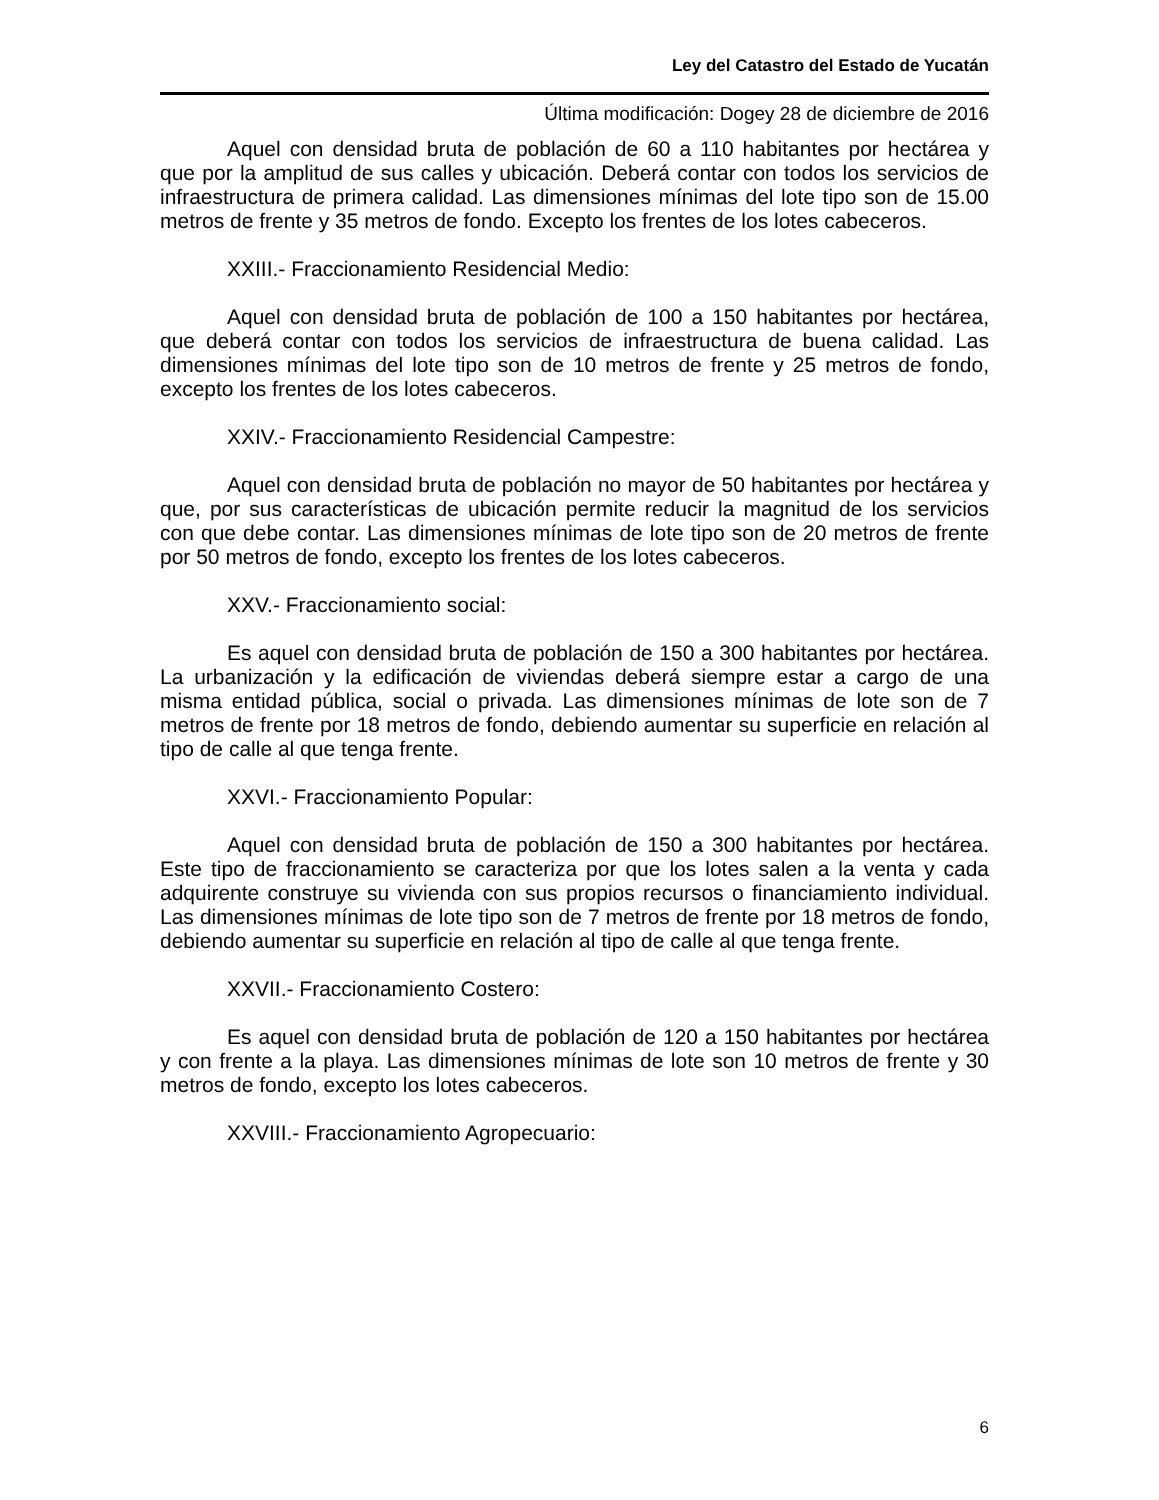Ley del Catastro del Estado de Yucatán
Última modificación: Dogey 28 de diciembre de 2016
Aquel con densidad bruta de población de 60 a 110 habitantes por hectárea y que por la amplitud de sus calles y ubicación. Deberá contar con todos los servicios de infraestructura de primera calidad. Las dimensiones mínimas del lote tipo son de 15.00 metros de frente y 35 metros de fondo. Excepto los frentes de los lotes cabeceros.
XXIII.- Fraccionamiento Residencial Medio:
Aquel con densidad bruta de población de 100 a 150 habitantes por hectárea, que deberá contar con todos los servicios de infraestructura de buena calidad. Las dimensiones mínimas del lote tipo son de 10 metros de frente y 25 metros de fondo, excepto los frentes de los lotes cabeceros.
XXIV.- Fraccionamiento Residencial Campestre:
Aquel con densidad bruta de población no mayor de 50 habitantes por hectárea y que, por sus características de ubicación permite reducir la magnitud de los servicios con que debe contar. Las dimensiones mínimas de lote tipo son de 20 metros de frente por 50 metros de fondo, excepto los frentes de los lotes cabeceros.
XXV.- Fraccionamiento social:
Es aquel con densidad bruta de población de 150 a 300 habitantes por hectárea. La urbanización y la edificación de viviendas deberá siempre estar a cargo de una misma entidad pública, social o privada. Las dimensiones mínimas de lote son de 7 metros de frente por 18 metros de fondo, debiendo aumentar su superficie en relación al tipo de calle al que tenga frente.
XXVI.- Fraccionamiento Popular:
Aquel con densidad bruta de población de 150 a 300 habitantes por hectárea. Este tipo de fraccionamiento se caracteriza por que los lotes salen a la venta y cada adquirente construye su vivienda con sus propios recursos o financiamiento individual. Las dimensiones mínimas de lote tipo son de 7 metros de frente por 18 metros de fondo, debiendo aumentar su superficie en relación al tipo de calle al que tenga frente.
XXVII.- Fraccionamiento Costero:
Es aquel con densidad bruta de población de 120 a 150 habitantes por hectárea y con frente a la playa. Las dimensiones mínimas de lote son 10 metros de frente y 30 metros de fondo, excepto los lotes cabeceros.
XXVIII.- Fraccionamiento Agropecuario:
6